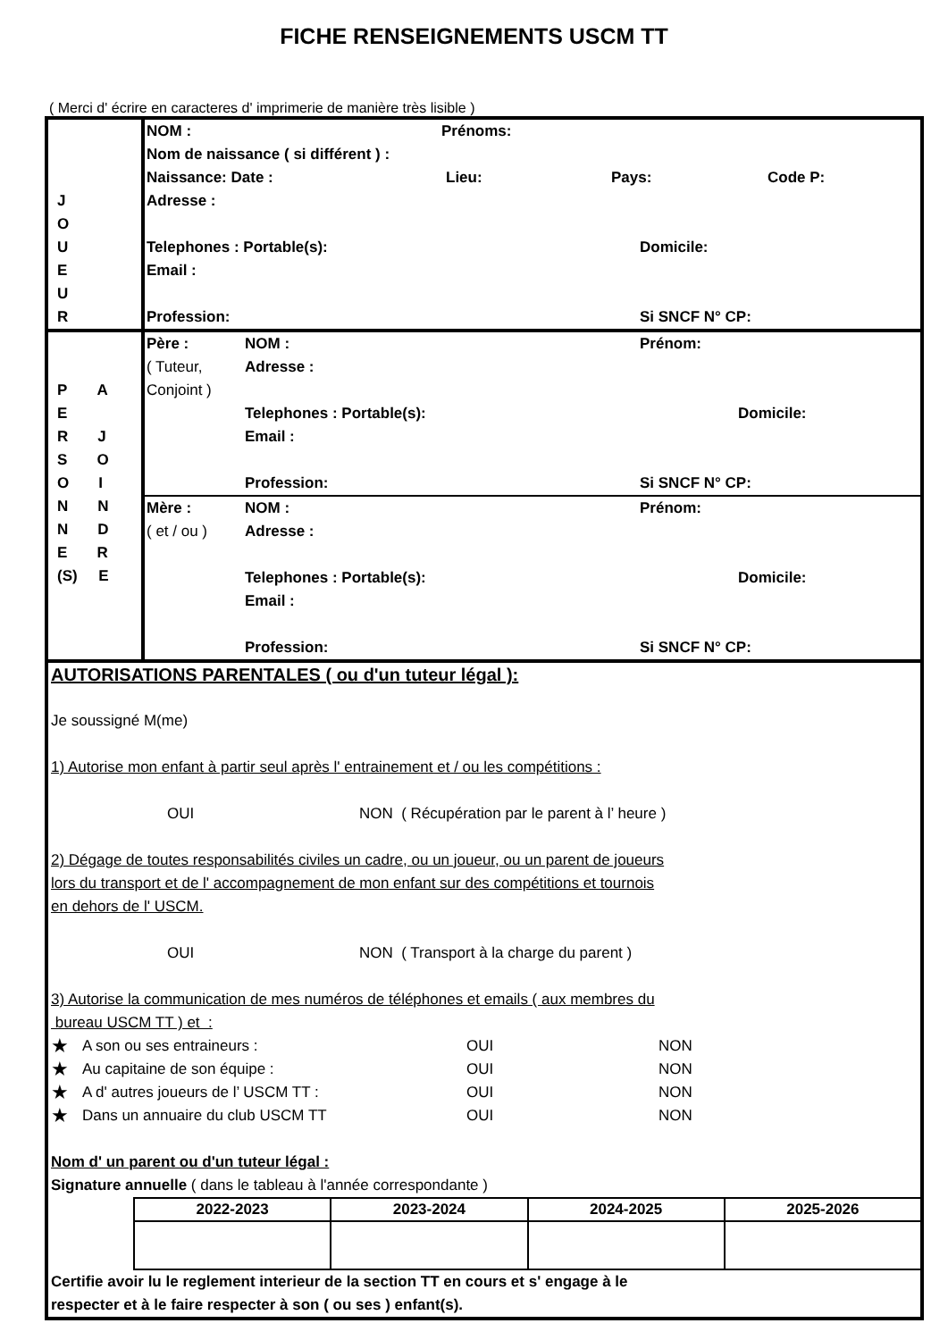FICHE RENSEIGNEMENTS USCM TT
( Merci d' écrire en caracteres d' imprimerie de manière très lisible )
| J O U E U R | NOM : Prénoms: Nom de naissance ( si différent ) : Naissance: Date : Lieu: Pays: Code P: Adresse : Telephones : Portable(s): Domicile: Email : Profession: Si SNCF N° CP: |
| P A E R J S O O I N N N D E R (S) E | Père : NOM : Prénom: ( Tuteur, Adresse : Conjoint ) Telephones : Portable(s): Domicile: Email : Profession: Si SNCF N° CP: Mère : NOM : Prénom: ( et / ou ) Adresse : Telephones : Portable(s): Domicile: Email : Profession: Si SNCF N° CP: |
AUTORISATIONS PARENTALES ( ou d'un tuteur légal ):
Je soussigné M(me)
1) Autorise mon enfant à partir seul après l' entrainement et / ou les compétitions :
OUI NON ( Récupération par le parent à l’ heure )
2) Dégage de toutes responsabilités civiles un cadre, ou un joueur, ou un parent de joueurs
lors du transport et de l' accompagnement de mon enfant sur des compétitions et tournois
en dehors de l' USCM.
OUI NON ( Transport à la charge du parent )
3) Autorise la communication de mes numéros de téléphones et emails ( aux membres du
bureau USCM TT ) et :
★ A son ou ses entraineurs : OUI NON
★ Au capitaine de son équipe : OUI NON
★ A d' autres joueurs de l’ USCM TT : OUI NON
★ Dans un annuaire du club USCM TT OUI NON
Nom d' un parent ou d'un tuteur légal :
Signature annuelle ( dans le tableau à l'année correspondante )
| 2022-2023 | 2023-2024 | 2024-2025 | 2025-2026 |
| --- | --- | --- | --- |
Certifie avoir lu le reglement interieur de la section TT en cours et s' engage à le
respecter et à le faire respecter à son ( ou ses ) enfant(s).